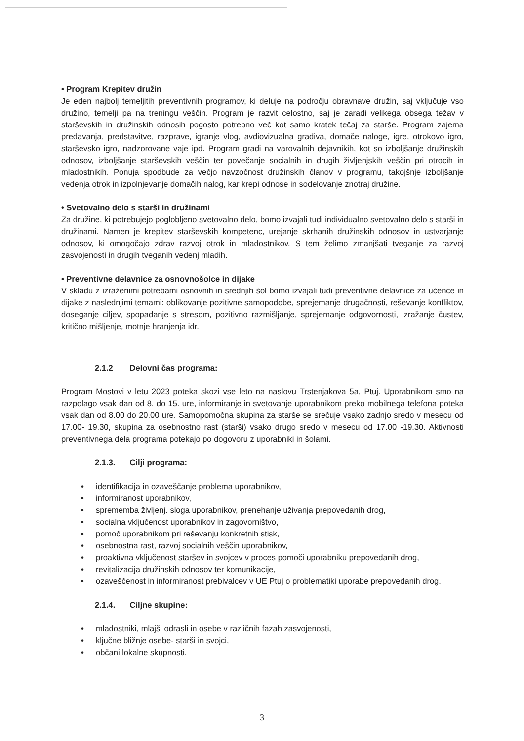• Program Krepitev družin
Je eden najbolj temeljitih preventivnih programov, ki deluje na področju obravnave družin, saj vključuje vso družino, temelji pa na treningu veščin. Program je razvit celostno, saj je zaradi velikega obsega težav v starševskih in družinskih odnosih pogosto potrebno več kot samo kratek tečaj za starše. Program zajema predavanja, predstavitve, razprave, igranje vlog, avdiovizualna gradiva, domače naloge, igre, otrokovo igro, starševsko igro, nadzorovane vaje ipd. Program gradi na varovalnih dejavnikih, kot so izboljšanje družinskih odnosov, izboljšanje starševskih veščin ter povečanje socialnih in drugih življenjskih veščin pri otrocih in mladostnikih. Ponuja spodbude za večjo navzočnost družinskih članov v programu, takojšnje izboljšanje vedenja otrok in izpolnjevanje domačih nalog, kar krepi odnose in sodelovanje znotraj družine.
• Svetovalno delo s starši in družinami
Za družine, ki potrebujejo poglobljeno svetovalno delo, bomo izvajali tudi individualno svetovalno delo s starši in družinami. Namen je krepitev starševskih kompetenc, urejanje skrhanih družinskih odnosov in ustvarjanje odnosov, ki omogočajo zdrav razvoj otrok in mladostnikov. S tem želimo zmanjšati tveganje za razvoj zasvojenosti in drugih tveganih vedenj mladih.
• Preventivne delavnice za osnovnošolce in dijake
V skladu z izraženimi potrebami osnovnih in srednjih šol bomo izvajali tudi preventivne delavnice za učence in dijake z naslednjimi temami: oblikovanje pozitivne samopodobe, sprejemanje drugačnosti, reševanje konfliktov, doseganje ciljev, spopadanje s stresom, pozitivno razmišljanje, sprejemanje odgovornosti, izražanje čustev, kritično mišljenje, motnje hranjenja idr.
2.1.2 Delovni čas programa:
Program Mostovi v letu 2023 poteka skozi vse leto na naslovu Trstenjakova 5a, Ptuj. Uporabnikom smo na razpolago vsak dan od 8. do 15. ure, informiranje in svetovanje uporabnikom preko mobilnega telefona poteka vsak dan od 8.00 do 20.00 ure. Samopomočna skupina za starše se srečuje vsako zadnjo sredo v mesecu od 17.00- 19.30, skupina za osebnostno rast (starši) vsako drugo sredo v mesecu od 17.00 -19.30. Aktivnosti preventivnega dela programa potekajo po dogovoru z uporabniki in šolami.
2.1.3. Cilji programa:
• identifikacija in ozaveščanje problema uporabnikov,
• informiranost uporabnikov,
• sprememba življenj. sloga uporabnikov, prenehanje uživanja prepovedanih drog,
• socialna vključenost uporabnikov in zagovorništvo,
• pomoč uporabnikom pri reševanju konkretnih stisk,
• osebnostna rast, razvoj socialnih veščin uporabnikov,
• proaktivna vključenost staršev in svojcev v proces pomoči uporabniku prepovedanih drog,
• revitalizacija družinskih odnosov ter komunikacije,
• ozaveščenost in informiranost prebivalcev v UE Ptuj o problematiki uporabe prepovedanih drog.
2.1.4. Ciljne skupine:
• mladostniki, mlajši odrasli in osebe v različnih fazah zasvojenosti,
• ključne bližnje osebe- starši in svojci,
• občani lokalne skupnosti.
3